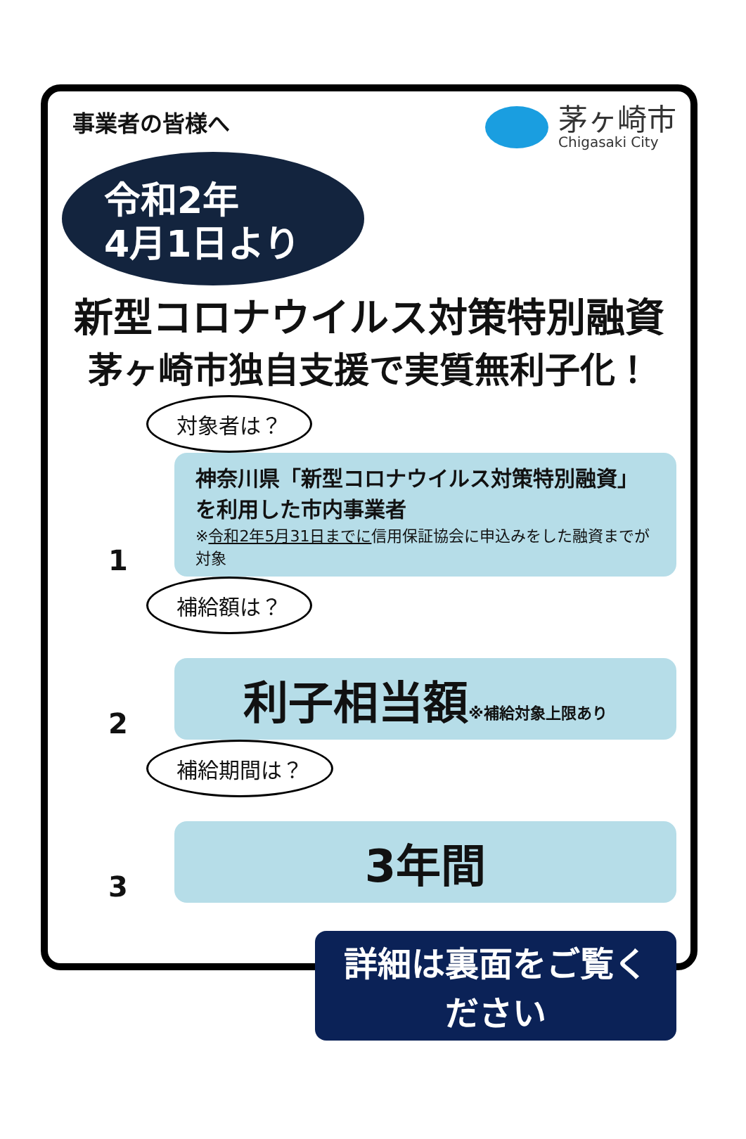事業者の皆様へ
茅ヶ崎市
Chigasaki City
令和2年
4月1日より
新型コロナウイルス対策特別融資
茅ヶ崎市独自支援で実質無利子化！
対象者は？
1
神奈川県「新型コロナウイルス対策特別融資」を利用した市内事業者
※令和2年5月31日までに信用保証協会に申込みをした融資までが対象
補給額は？
2
利子相当額※補給対象上限あり
補給期間は？
3
3年間
詳細は裏面をご覧ください